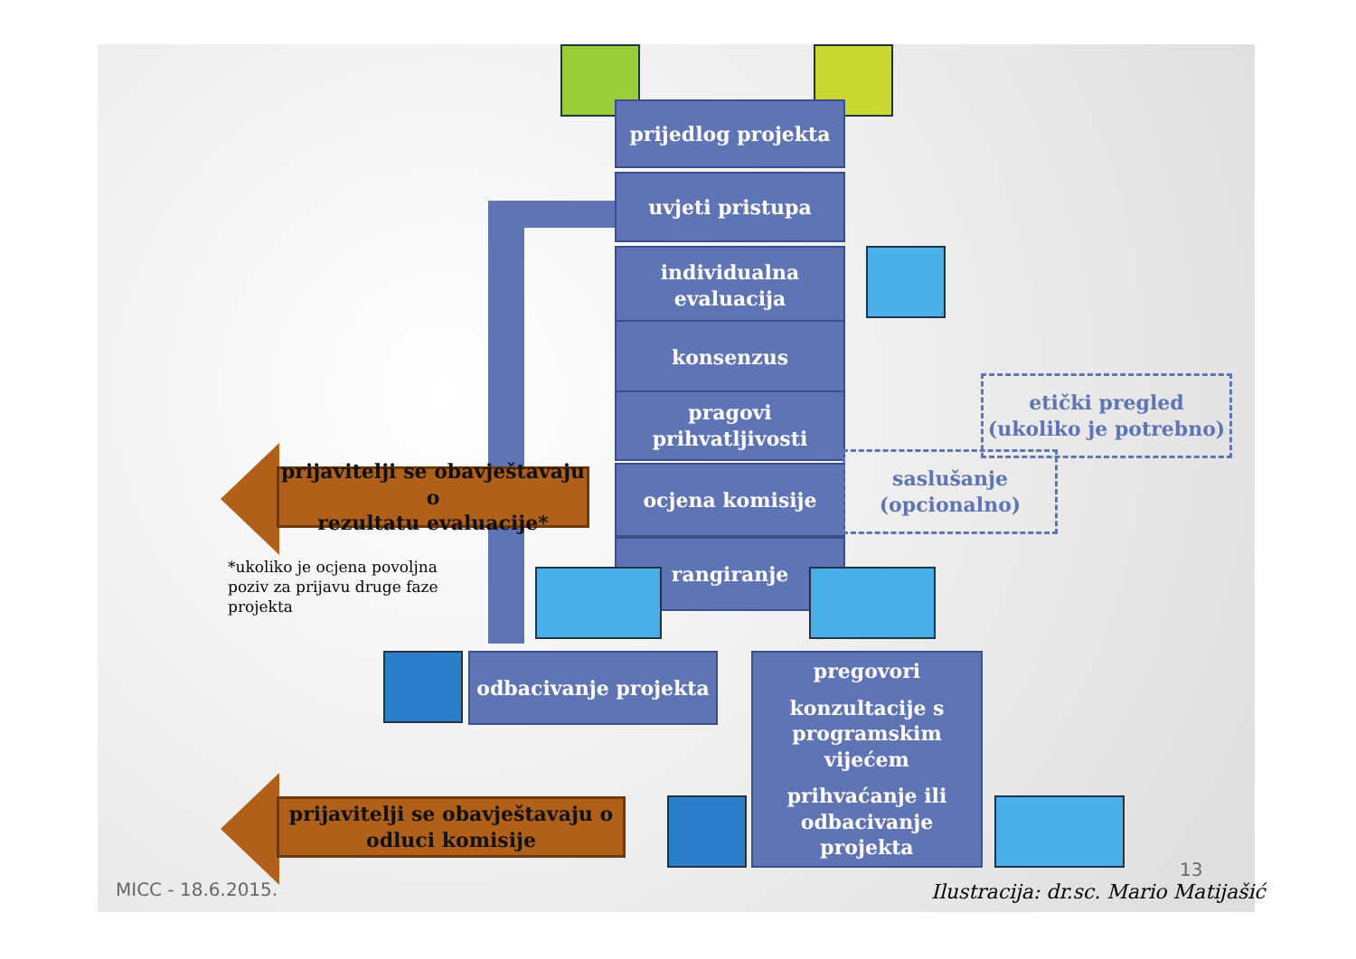prijedlog projekta
uvjeti pristupa
individualna
evaluacija
konsenzus
pragovi
prihvatljivosti
ocjena komisije
rangiranje
etički pregled
(ukoliko je potrebno)
saslušanje
(opcionalno)
prijavitelji se obavještavaju o
rezultatu evaluacije*
*ukoliko je ocjena povoljna poziv za prijavu druge faze projekta
odbacivanje projekta
pregovori
konzultacije s
programskim
vijećem
prihvaćanje ili
odbacivanje projekta
prijavitelji se obavještavaju o
odluci komisije
MICC - 18.6.2015.
13
Ilustracija: dr.sc. Mario Matijašić